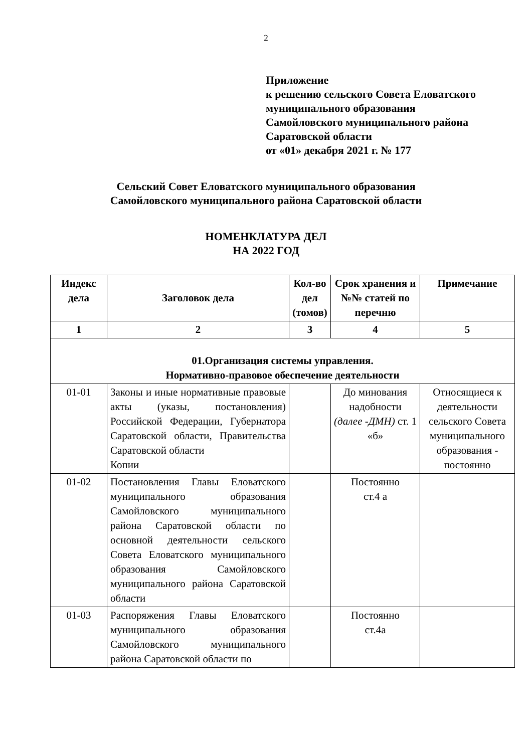2
Приложение
к решению сельского Совета Еловатского
муниципального образования
Самойловского муниципального района
Саратовской области
от «01» декабря 2021 г. № 177
Сельский Совет Еловатского муниципального образования
Самойловского муниципального района Саратовской области
НОМЕНКЛАТУРА ДЕЛ
НА 2022 ГОД
| Индекс дела | Заголовок дела | Кол-во дел (томов) | Срок хранения и №№ статей по перечню | Примечание |
| --- | --- | --- | --- | --- |
| 1 | 2 | 3 | 4 | 5 |
| 01.Организация системы управления. Нормативно-правовое обеспечение деятельности | | | | |
| 01-01 | Законы и иные нормативные правовые акты (указы, постановления) Российской Федерации, Губернатора Саратовской области, Правительства Саратовской области Копии | | До минования надобности (далее -ДМН) ст. 1 «б» | Относящиеся к деятельности сельского Совета муниципального образования - постоянно |
| 01-02 | Постановления Главы Еловатского муниципального образования Самойловского муниципального района Саратовской области по основной деятельности сельского Совета Еловатского муниципального образования Самойловского муниципального района Саратовской области | | Постоянно ст.4 а | |
| 01-03 | Распоряжения Главы Еловатского муниципального образования Самойловского муниципального района Саратовской области по | | Постоянно ст.4а | |